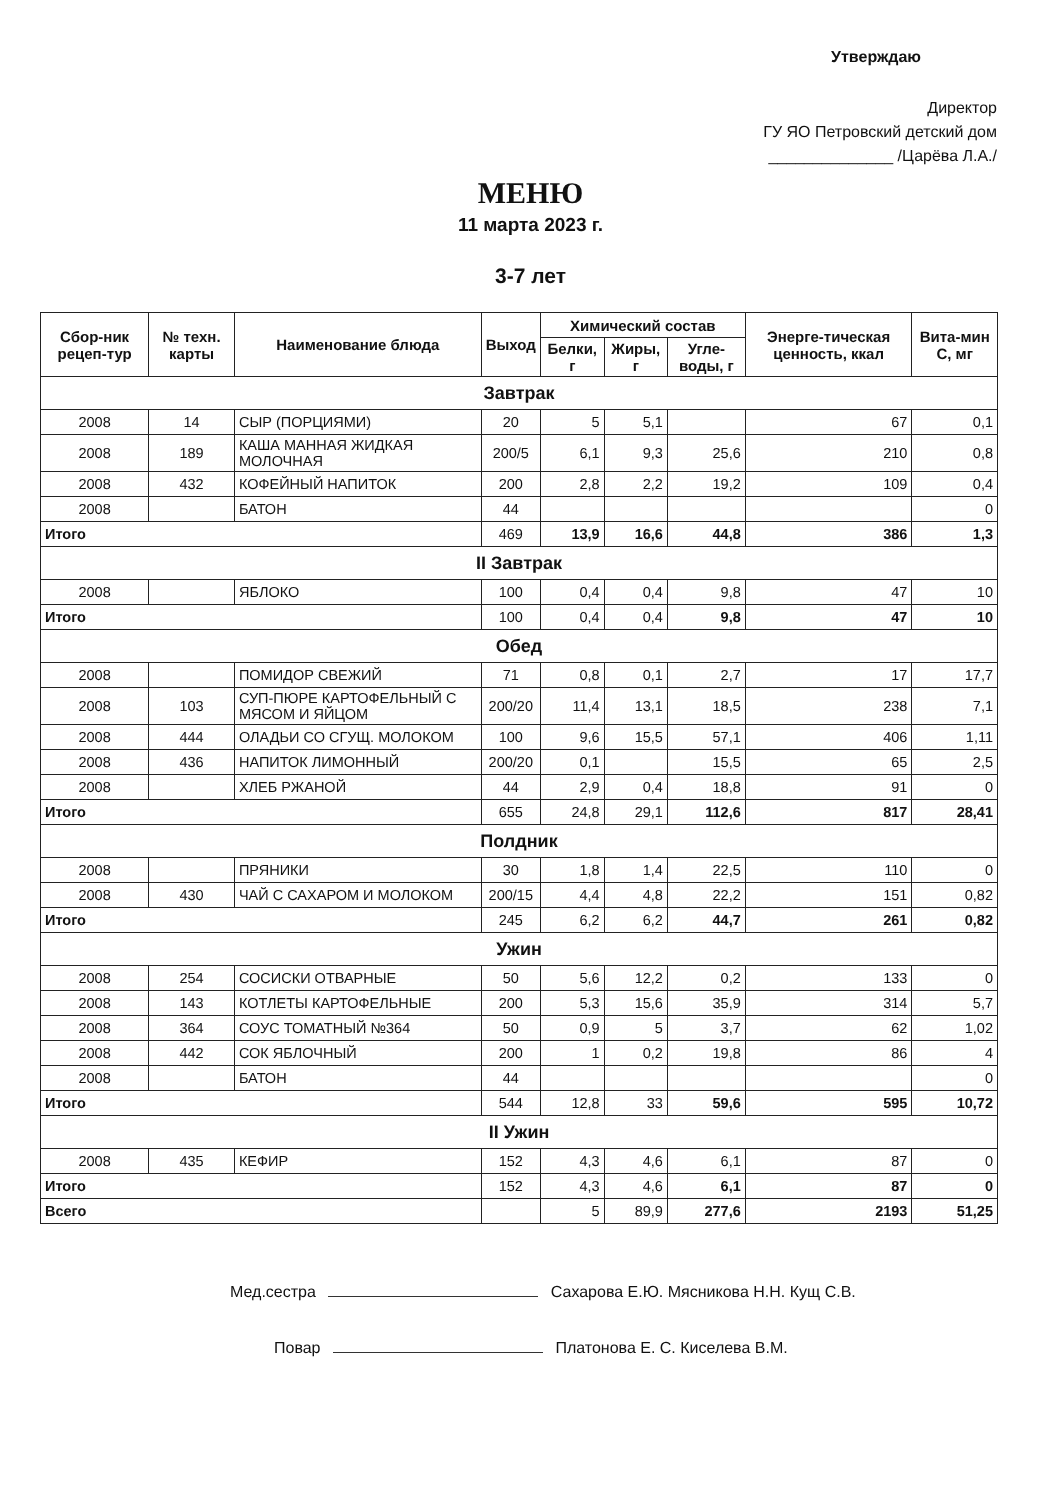Утверждаю
Директор
ГУ ЯО Петровский детский дом
______________ /Царёва Л.А./
МЕНЮ
11 марта 2023 г.
3-7 лет
| Сбор-ник рецеп-тур | № техн. карты | Наименование блюда | Выход | Химический состав | | | Энерге-тическая ценность, ккал | Вита-мин С, мг |
| --- | --- | --- | --- | --- | --- | --- | --- | --- |
| | | | | Белки, г | Жиры, г | Угле-воды, г | | |
| Завтрак | | | | | | | | |
| 2008 | 14 | СЫР (ПОРЦИЯМИ) | 20 | 5 | 5,1 | | 67 | 0,1 |
| 2008 | 189 | КАША МАННАЯ ЖИДКАЯ МОЛОЧНАЯ | 200/5 | 6,1 | 9,3 | 25,6 | 210 | 0,8 |
| 2008 | 432 | КОФЕЙНЫЙ НАПИТОК | 200 | 2,8 | 2,2 | 19,2 | 109 | 0,4 |
| 2008 | | БАТОН | 44 | | | | | 0 |
| Итого | | | 469 | 13,9 | 16,6 | 44,8 | 386 | 1,3 |
| II Завтрак | | | | | | | | |
| 2008 | | ЯБЛОКО | 100 | 0,4 | 0,4 | 9,8 | 47 | 10 |
| Итого | | | 100 | 0,4 | 0,4 | 9,8 | 47 | 10 |
| Обед | | | | | | | | |
| 2008 | | ПОМИДОР СВЕЖИЙ | 71 | 0,8 | 0,1 | 2,7 | 17 | 17,7 |
| 2008 | 103 | СУП-ПЮРЕ КАРТОФЕЛЬНЫЙ С МЯСОМ И ЯЙЦОМ | 200/20 | 11,4 | 13,1 | 18,5 | 238 | 7,1 |
| 2008 | 444 | ОЛАДЬИ СО СГУЩ. МОЛОКОМ | 100 | 9,6 | 15,5 | 57,1 | 406 | 1,11 |
| 2008 | 436 | НАПИТОК ЛИМОННЫЙ | 200/20 | 0,1 | | 15,5 | 65 | 2,5 |
| 2008 | | ХЛЕБ РЖАНОЙ | 44 | 2,9 | 0,4 | 18,8 | 91 | 0 |
| Итого | | | 655 | 24,8 | 29,1 | 112,6 | 817 | 28,41 |
| Полдник | | | | | | | | |
| 2008 | | ПРЯНИКИ | 30 | 1,8 | 1,4 | 22,5 | 110 | 0 |
| 2008 | 430 | ЧАЙ С САХАРОМ И МОЛОКОМ | 200/15 | 4,4 | 4,8 | 22,2 | 151 | 0,82 |
| Итого | | | 245 | 6,2 | 6,2 | 44,7 | 261 | 0,82 |
| Ужин | | | | | | | | |
| 2008 | 254 | СОСИСКИ ОТВАРНЫЕ | 50 | 5,6 | 12,2 | 0,2 | 133 | 0 |
| 2008 | 143 | КОТЛЕТЫ КАРТОФЕЛЬНЫЕ | 200 | 5,3 | 15,6 | 35,9 | 314 | 5,7 |
| 2008 | 364 | СОУС ТОМАТНЫЙ №364 | 50 | 0,9 | 5 | 3,7 | 62 | 1,02 |
| 2008 | 442 | СОК ЯБЛОЧНЫЙ | 200 | 1 | 0,2 | 19,8 | 86 | 4 |
| 2008 | | БАТОН | 44 | | | | | 0 |
| Итого | | | 544 | 12,8 | 33 | 59,6 | 595 | 10,72 |
| II Ужин | | | | | | | | |
| 2008 | 435 | КЕФИР | 152 | 4,3 | 4,6 | 6,1 | 87 | 0 |
| Итого | | | 152 | 4,3 | 4,6 | 6,1 | 87 | 0 |
| Всего | | | | 5 | 89,9 | 277,6 | 2193 | 51,25 |
Мед.сестра Сахарова Е.Ю. Мясникова Н.Н. Кущ С.В.
Повар Платонова Е. С. Киселева В.М.